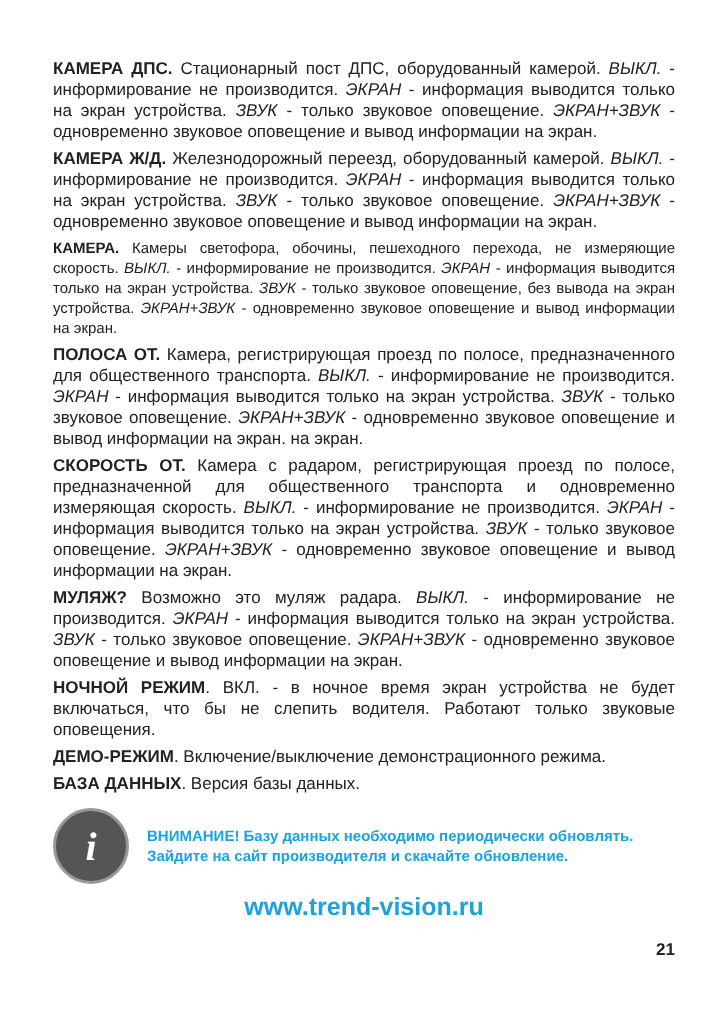КАМЕРА ДПС. Стационарный пост ДПС, оборудованный камерой. ВЫКЛ. - информирование не производится. ЭКРАН - информация выводится только на экран устройства. ЗВУК - только звуковое оповещение. ЭКРАН+ЗВУК - одновременно звуковое оповещение и вывод информации на экран.
КАМЕРА Ж/Д. Железнодорожный переезд, оборудованный камерой. ВЫКЛ. - информирование не производится. ЭКРАН - информация выводится только на экран устройства. ЗВУК - только звуковое оповещение. ЭКРАН+ЗВУК - одновременно звуковое оповещение и вывод информации на экран.
КАМЕРА. Камеры светофора, обочины, пешеходного перехода, не измеряющие скорость. ВЫКЛ. - информирование не производится. ЭКРАН - информация выводится только на экран устройства. ЗВУК - только звуковое оповещение, без вывода на экран устройства. ЭКРАН+ЗВУК - одновременно звуковое оповещение и вывод информации на экран.
ПОЛОСА ОТ. Камера, регистрирующая проезд по полосе, предназначенного для общественного транспорта. ВЫКЛ. - информирование не производится. ЭКРАН - информация выводится только на экран устройства. ЗВУК - только звуковое оповещение. ЭКРАН+ЗВУК - одновременно звуковое оповещение и вывод информации на экран. на экран.
СКОРОСТЬ ОТ. Камера с радаром, регистрирующая проезд по полосе, предназначенной для общественного транспорта и одновременно измеряющая скорость. ВЫКЛ. - информирование не производится. ЭКРАН - информация выводится только на экран устройства. ЗВУК - только звуковое оповещение. ЭКРАН+ЗВУК - одновременно звуковое оповещение и вывод информации на экран.
МУЛЯЖ? Возможно это муляж радара. ВЫКЛ. - информирование не производится. ЭКРАН - информация выводится только на экран устройства. ЗВУК - только звуковое оповещение. ЭКРАН+ЗВУК - одновременно звуковое оповещение и вывод информации на экран.
НОЧНОЙ РЕЖИМ. ВКЛ. - в ночное время экран устройства не будет включаться, что бы не слепить водителя. Работают только звуковые оповещения.
ДЕМО-РЕЖИМ. Включение/выключение демонстрационного режима.
БАЗА ДАННЫХ. Версия базы данных.
i
ВНИМАНИЕ! Базу данных необходимо периодически обновлять.
Зайдите на сайт производителя и скачайте обновление.
www.trend-vision.ru
21